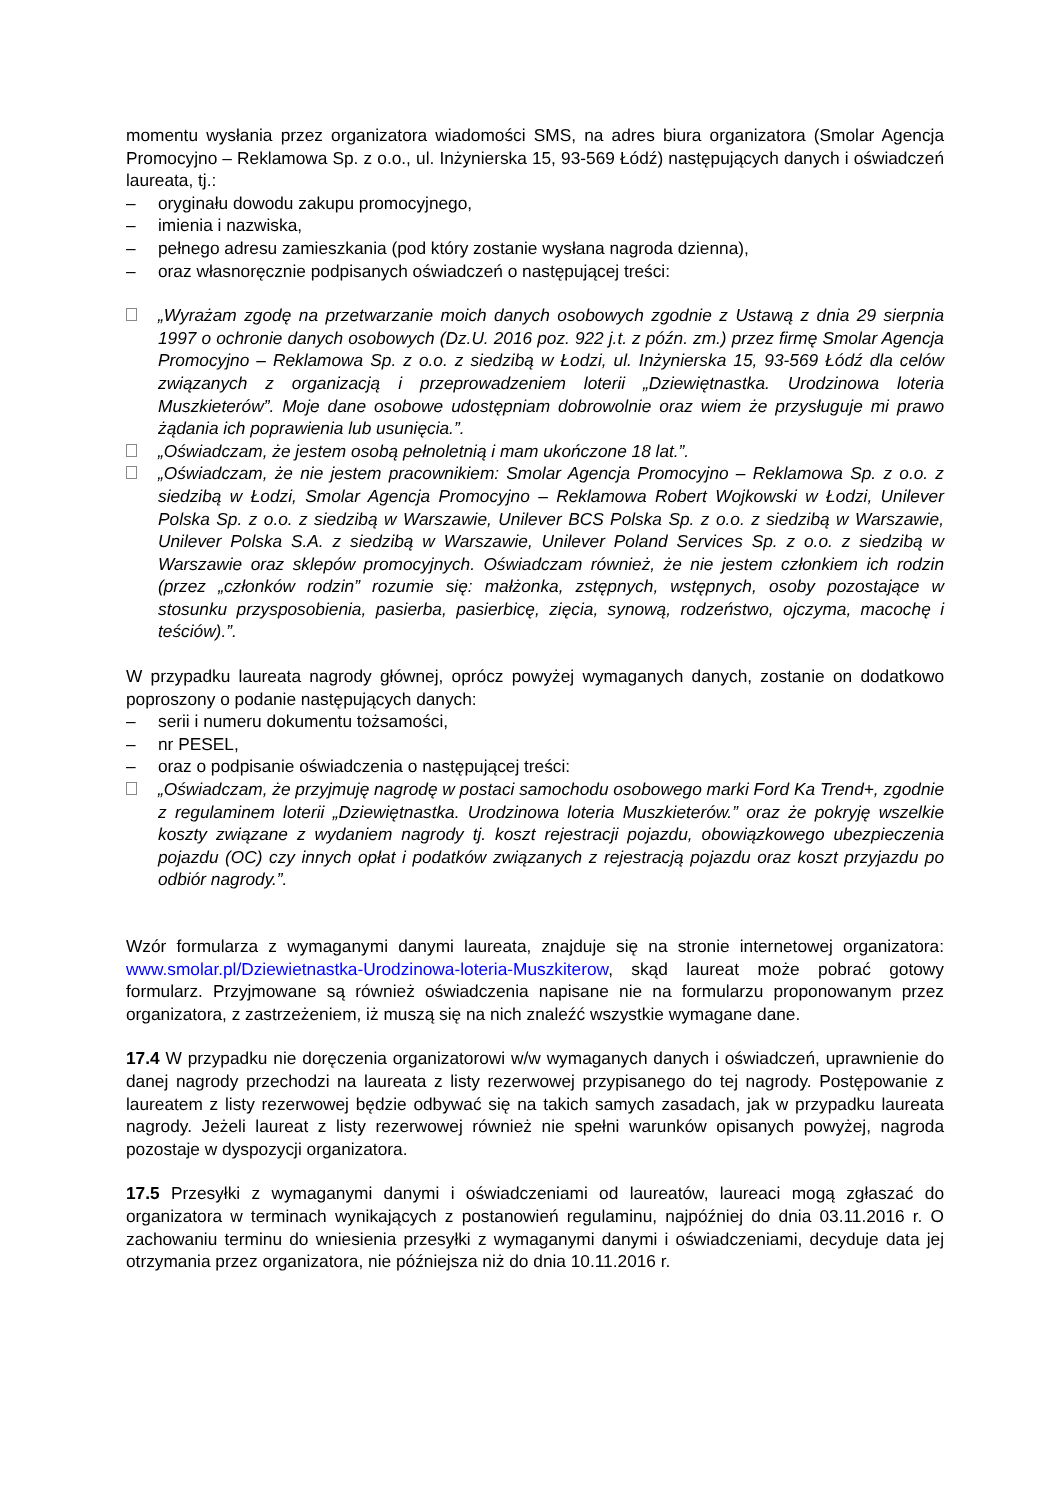momentu wysłania przez organizatora wiadomości SMS, na adres biura organizatora (Smolar Agencja Promocyjno – Reklamowa Sp. z o.o., ul. Inżynierska 15, 93-569 Łódź) następujących danych i oświadczeń laureata, tj.:
– oryginału dowodu zakupu promocyjnego,
– imienia i nazwiska,
– pełnego adresu zamieszkania (pod który zostanie wysłana nagroda dzienna),
– oraz własnoręcznie podpisanych oświadczeń o następującej treści:
„Wyrażam zgodę na przetwarzanie moich danych osobowych zgodnie z Ustawą z dnia 29 sierpnia 1997 o ochronie danych osobowych (Dz.U. 2016 poz. 922 j.t. z późn. zm.) przez firmę Smolar Agencja Promocyjno – Reklamowa Sp. z o.o. z siedzibą w Łodzi, ul. Inżynierska 15, 93-569 Łódź dla celów związanych z organizacją i przeprowadzeniem loterii „Dziewiętnastka. Urodzinowa loteria Muszkieterów”. Moje dane osobowe udostępniam dobrowolnie oraz wiem że przysługuje mi prawo żądania ich poprawienia lub usunięcia.”.
„Oświadczam, że jestem osobą pełnoletnią i mam ukończone 18 lat.”.
„Oświadczam, że nie jestem pracownikiem: Smolar Agencja Promocyjno – Reklamowa Sp. z o.o. z siedzibą w Łodzi, Smolar Agencja Promocyjno – Reklamowa Robert Wojkowski w Łodzi, Unilever Polska Sp. z o.o. z siedzibą w Warszawie, Unilever BCS Polska Sp. z o.o. z siedzibą w Warszawie, Unilever Polska S.A. z siedzibą w Warszawie, Unilever Poland Services Sp. z o.o. z siedzibą w Warszawie oraz sklepów promocyjnych. Oświadczam również, że nie jestem członkiem ich rodzin (przez „członków rodzin” rozumie się: małżonka, zstępnych, wstępnych, osoby pozostające w stosunku przysposobienia, pasierba, pasierbicę, zięcia, synową, rodzeństwo, ojczyma, macochę i teściów).”.
W przypadku laureata nagrody głównej, oprócz powyżej wymaganych danych, zostanie on dodatkowo poproszony o podanie następujących danych:
– serii i numeru dokumentu tożsamości,
– nr PESEL,
– oraz o podpisanie oświadczenia o następującej treści:
„Oświadczam, że przyjmuję nagrodę w postaci samochodu osobowego marki Ford Ka Trend+, zgodnie z regulaminem loterii „Dziewiętnastka. Urodzinowa loteria Muszkieterów.” oraz że pokryję wszelkie koszty związane z wydaniem nagrody tj. koszt rejestracji pojazdu, obowiązkowego ubezpieczenia pojazdu (OC) czy innych opłat i podatków związanych z rejestracją pojazdu oraz koszt przyjazdu po odbiór nagrody.”.
Wzór formularza z wymaganymi danymi laureata, znajduje się na stronie internetowej organizatora: www.smolar.pl/Dziewietnastka-Urodzinowa-loteria-Muszkiterow, skąd laureat może pobrać gotowy formularz. Przyjmowane są również oświadczenia napisane nie na formularzu proponowanym przez organizatora, z zastrzeżeniem, iż muszą się na nich znaleźć wszystkie wymagane dane.
17.4 W przypadku nie doręczenia organizatorowi w/w wymaganych danych i oświadczeń, uprawnienie do danej nagrody przechodzi na laureata z listy rezerwowej przypisanego do tej nagrody. Postępowanie z laureatem z listy rezerwowej będzie odbywać się na takich samych zasadach, jak w przypadku laureata nagrody. Jeżeli laureat z listy rezerwowej również nie spełni warunków opisanych powyżej, nagroda pozostaje w dyspozycji organizatora.
17.5 Przesyłki z wymaganymi danymi i oświadczeniami od laureatów, laureaci mogą zgłaszać do organizatora w terminach wynikających z postanowień regulaminu, najpóźniej do dnia 03.11.2016 r. O zachowaniu terminu do wniesienia przesyłki z wymaganymi danymi i oświadczeniami, decyduje data jej otrzymania przez organizatora, nie późniejsza niż do dnia 10.11.2016 r.